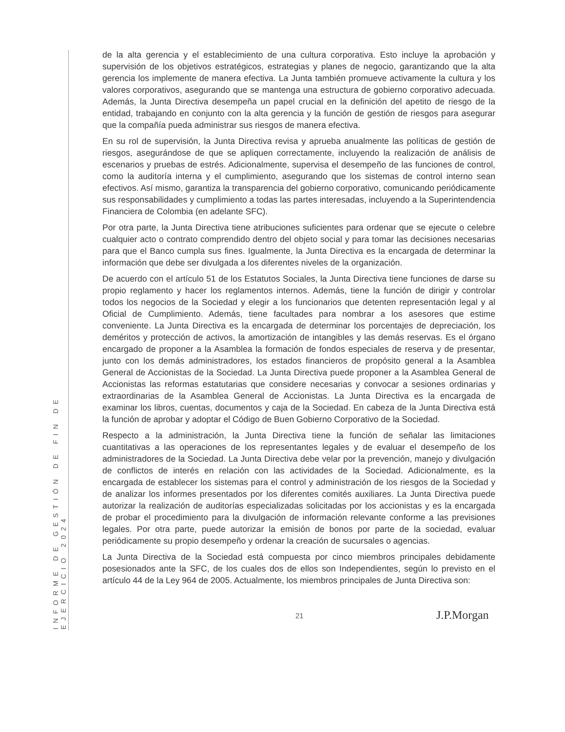de la alta gerencia y el establecimiento de una cultura corporativa. Esto incluye la aprobación y supervisión de los objetivos estratégicos, estrategias y planes de negocio, garantizando que la alta gerencia los implemente de manera efectiva. La Junta también promueve activamente la cultura y los valores corporativos, asegurando que se mantenga una estructura de gobierno corporativo adecuada. Además, la Junta Directiva desempeña un papel crucial en la definición del apetito de riesgo de la entidad, trabajando en conjunto con la alta gerencia y la función de gestión de riesgos para asegurar que la compañía pueda administrar sus riesgos de manera efectiva.
En su rol de supervisión, la Junta Directiva revisa y aprueba anualmente las políticas de gestión de riesgos, asegurándose de que se apliquen correctamente, incluyendo la realización de análisis de escenarios y pruebas de estrés. Adicionalmente, supervisa el desempeño de las funciones de control, como la auditoría interna y el cumplimiento, asegurando que los sistemas de control interno sean efectivos. Así mismo, garantiza la transparencia del gobierno corporativo, comunicando periódicamente sus responsabilidades y cumplimiento a todas las partes interesadas, incluyendo a la Superintendencia Financiera de Colombia (en adelante SFC).
Por otra parte, la Junta Directiva tiene atribuciones suficientes para ordenar que se ejecute o celebre cualquier acto o contrato comprendido dentro del objeto social y para tomar las decisiones necesarias para que el Banco cumpla sus fines. Igualmente, la Junta Directiva es la encargada de determinar la información que debe ser divulgada a los diferentes niveles de la organización.
De acuerdo con el artículo 51 de los Estatutos Sociales, la Junta Directiva tiene funciones de darse su propio reglamento y hacer los reglamentos internos. Además, tiene la función de dirigir y controlar todos los negocios de la Sociedad y elegir a los funcionarios que detenten representación legal y al Oficial de Cumplimiento. Además, tiene facultades para nombrar a los asesores que estime conveniente. La Junta Directiva es la encargada de determinar los porcentajes de depreciación, los deméritos y protección de activos, la amortización de intangibles y las demás reservas. Es el órgano encargado de proponer a la Asamblea la formación de fondos especiales de reserva y de presentar, junto con los demás administradores, los estados financieros de propósito general a la Asamblea General de Accionistas de la Sociedad. La Junta Directiva puede proponer a la Asamblea General de Accionistas las reformas estatutarias que considere necesarias y convocar a sesiones ordinarias y extraordinarias de la Asamblea General de Accionistas. La Junta Directiva es la encargada de examinar los libros, cuentas, documentos y caja de la Sociedad. En cabeza de la Junta Directiva está la función de aprobar y adoptar el Código de Buen Gobierno Corporativo de la Sociedad.
Respecto a la administración, la Junta Directiva tiene la función de señalar las limitaciones cuantitativas a las operaciones de los representantes legales y de evaluar el desempeño de los administradores de la Sociedad. La Junta Directiva debe velar por la prevención, manejo y divulgación de conflictos de interés en relación con las actividades de la Sociedad. Adicionalmente, es la encargada de establecer los sistemas para el control y administración de los riesgos de la Sociedad y de analizar los informes presentados por los diferentes comités auxiliares. La Junta Directiva puede autorizar la realización de auditorías especializadas solicitadas por los accionistas y es la encargada de probar el procedimiento para la divulgación de información relevante conforme a las previsiones legales. Por otra parte, puede autorizar la emisión de bonos por parte de la sociedad, evaluar periódicamente su propio desempeño y ordenar la creación de sucursales o agencias.
La Junta Directiva de la Sociedad está compuesta por cinco miembros principales debidamente posesionados ante la SFC, de los cuales dos de ellos son Independientes, según lo previsto en el artículo 44 de la Ley 964 de 2005. Actualmente, los miembros principales de Junta Directiva son:
INFORME DE GESTIÓN DE FIN DE EJERCICIO 2024
21 J.P.Morgan